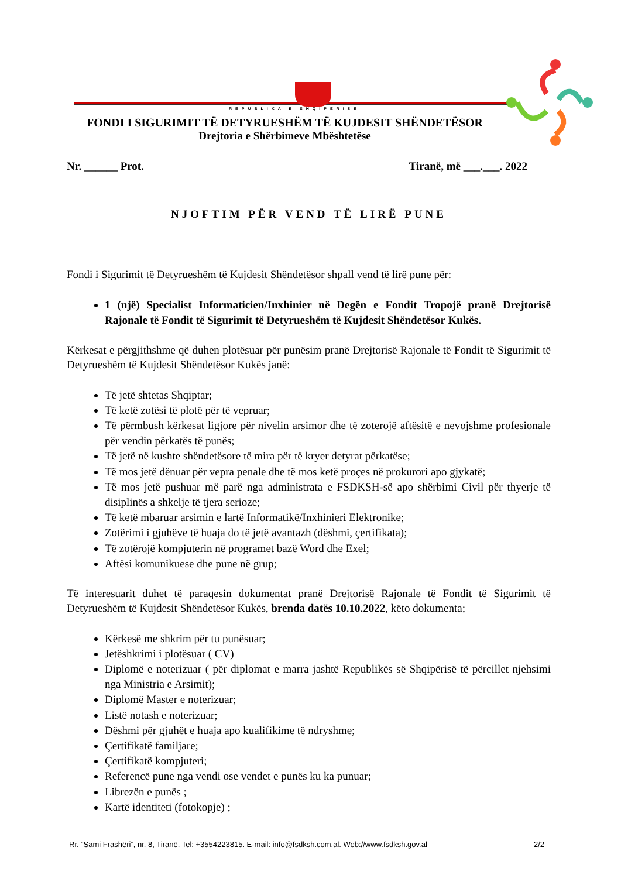REPUBLIKA E SHQIPËRISË
FONDI I SIGURIMIT TË DETYRUESHËM TË KUJDESIT SHËNDETËSOR
Drejtoria e Shërbimeve Mbështetëse
Nr. ______ Prot. Tiranë, më ___.___. 2022
NJOFTIM PËR VEND TË LIRË PUNE
Fondi i Sigurimit të Detyrueshëm të Kujdesit Shëndetësor shpall vend të lirë pune për:
1 (një) Specialist Informaticien/Inxhinier në Degën e Fondit Tropojë pranë Drejtorisë Rajonale të Fondit të Sigurimit të Detyrueshëm të Kujdesit Shëndetësor Kukës.
Kërkesat e përgjithshme që duhen plotësuar për punësim pranë Drejtorisë Rajonale të Fondit të Sigurimit të Detyrueshëm të Kujdesit Shëndetësor Kukës janë:
Të jetë shtetas Shqiptar;
Të ketë zotësi të plotë për të vepruar;
Të përmbush kërkesat ligjore për nivelin arsimor dhe të zoterojë aftësitë e nevojshme profesionale për vendin përkatës të punës;
Të jetë në kushte shëndetësore të mira për të kryer detyrat përkatëse;
Të mos jetë dënuar për vepra penale dhe të mos ketë proçes në prokurori apo gjykatë;
Të mos jetë pushuar më parë nga administrata e FSDKSH-së apo shërbimi Civil për thyerje të disiplinës a shkelje të tjera serioze;
Të ketë mbaruar arsimin e lartë Informatikë/Inxhinieri Elektronike;
Zotërimi i gjuhëve të huaja do të jetë avantazh (dëshmi, çertifikata);
Të zotërojë kompjuterin në programet bazë Word dhe Exel;
Aftësi komunikuese dhe pune në grup;
Të interesuarit duhet të paraqesin dokumentat pranë Drejtorisë Rajonale të Fondit të Sigurimit të Detyrueshëm të Kujdesit Shëndetësor Kukës, brenda datës 10.10.2022, këto dokumenta;
Kërkesë me shkrim për tu punësuar;
Jetëshkrimi i plotësuar ( CV)
Diplomë e noterizuar ( për diplomat e marra jashtë Republikës së Shqipërisë të përcillet njehsimi nga Ministria e Arsimit);
Diplomë Master e noterizuar;
Listë notash e noterizuar;
Dëshmi për gjuhët e huaja apo kualifikime të ndryshme;
Çertifikatë familjare;
Çertifikatë kompjuteri;
Referencë pune nga vendi ose vendet e punës ku ka punuar;
Librezën e punës ;
Kartë identiteti (fotokopje) ;
Rr. “Sami Frashëri”, nr. 8, Tiranë. Tel: +3554223815. E-mail: info@fsdksh.com.al. Web://www.fsdksh.gov.al 2/2